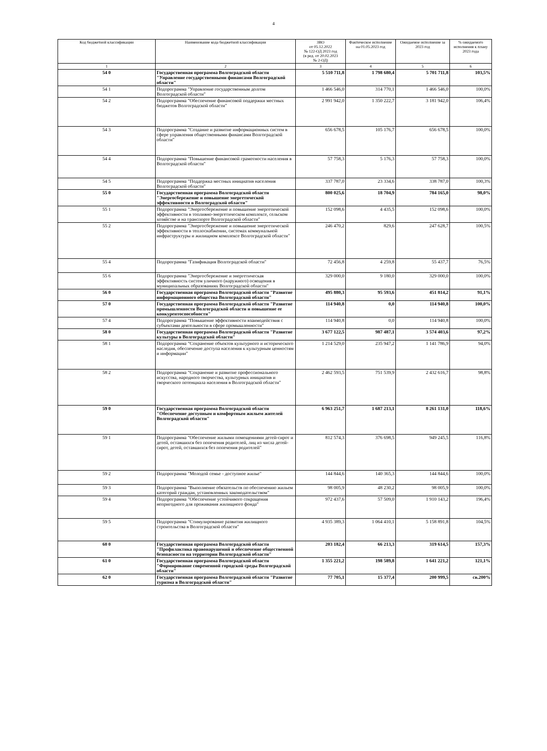4
| Код бюджетной классификации | Наименование кода бюджетной классификации | ЗВО от 05.12.2022 № 122-ОД 2023 год (в ред. от 20.02.2023 № 2-ОД) | Фактическое исполнение на 01.05.2023 год | Ожидаемое исполнение за 2023 год | % ожидаемого исполнения к плану 2023 года |
| --- | --- | --- | --- | --- | --- |
| 1 | 2 | 3 | 4 | 5 | 6 |
| 54 0 | Государственная программа Волгоградской области "Управление государственными финансами Волгоградской области" | 5 510 711,8 | 1 798 680,4 | 5 701 711,8 | 103,5% |
| 54 1 | Подпрограмма "Управление государственным долгом Волгоградской области" | 1 466 546,0 | 314 770,1 | 1 466 546,0 | 100,0% |
| 54 2 | Подпрограмма "Обеспечение финансовой поддержки местных бюджетов Волгоградской области" | 2 991 942,0 | 1 350 222,7 | 3 181 942,0 | 106,4% |
| 54 3 | Подпрограмма "Создание и развитие информационных систем в сфере управления общественными финансами Волгоградской области" | 656 678,5 | 105 176,7 | 656 678,5 | 100,0% |
| 54 4 | Подпрограмма "Повышение финансовой грамотности населения в Волгоградской области" | 57 758,3 | 5 176,3 | 57 758,3 | 100,0% |
| 54 5 | Подпрограмма "Поддержка местных инициатив населения Волгоградской области" | 337 787,0 | 23 334,6 | 338 787,0 | 100,3% |
| 55 0 | Государственная программа Волгоградской области "Энергосбережение и повышение энергетической эффективности в Волгоградской области" | 800 025,6 | 18 704,9 | 784 165,0 | 98,0% |
| 55 1 | Подпрограмма "Энергосбережение и повышение энергетической эффективности в топливно-энергетическом комплексе, сельском хозяйстве и на транспорте Волгоградской области" | 152 098,6 | 4 435,5 | 152 098,6 | 100,0% |
| 55 2 | Подпрограмма "Энергосбережение и повышение энергетической эффективности в теплоснабжении, системах коммунальной инфраструктуры и жилищном комплексе Волгоградской области" | 246 470,2 | 829,6 | 247 628,7 | 100,5% |
| 55 4 | Подпрограмма "Газификация Волгоградской области" | 72 456,8 | 4 259,8 | 55 437,7 | 76,5% |
| 55 6 | Подпрограмма "Энергосбережение и энергетическая эффективность систем уличного (наружного) освещения в муниципальных образованиях Волгоградской области" | 329 000,0 | 9 180,0 | 329 000,0 | 100,0% |
| 56 0 | Государственная программа Волгоградской области "Развитие информационного общества Волгоградской области" | 495 880,3 | 95 593,6 | 451 814,2 | 91,1% |
| 57 0 | Государственная программа Волгоградской области "Развитие промышленности Волгоградской области и повышение ее конкурентоспособности" | 114 940,8 | 0,0 | 114 940,8 | 100,0% |
| 57 4 | Подпрограмма "Повышение эффективности взаимодействия с субъектами деятельности в сфере промышленности" | 114 940,8 | 0,0 | 114 940,8 | 100,0% |
| 58 0 | Государственная программа Волгоградской области "Развитие культуры в Волгоградской области" | 3 677 122,5 | 987 487,1 | 3 574 403,6 | 97,2% |
| 58 1 | Подпрограмма "Сохранение объектов культурного и исторического наследия, обеспечение доступа населения к культурным ценностям и информации" | 1 214 529,0 | 235 947,2 | 1 141 786,9 | 94,0% |
| 58 2 | Подпрограмма "Сохранение и развитие профессионального искусства, народного творчества, культурных инициатив и творческого потенциала населения в Волгоградской области" | 2 462 593,5 | 751 539,9 | 2 432 616,7 | 98,8% |
| 59 0 | Государственная программа Волгоградской области "Обеспечение доступным и комфортным жильем жителей Волгоградской области" | 6 963 251,7 | 1 687 213,1 | 8 261 131,0 | 118,6% |
| 59 1 | Подпрограмма "Обеспечение жилыми помещениями детей-сирот и детей, оставшихся без попечения родителей, лиц из числа детей-сирот, детей, оставшихся без попечения родителей" | 812 574,3 | 376 698,5 | 949 245,5 | 116,8% |
| 59 2 | Подпрограмма "Молодой семье - доступное жилье" | 144 844,6 | 140 365,3 | 144 844,6 | 100,0% |
| 59 3 | Подпрограмма "Выполнение обязательств по обеспечению жильем категорий граждан, установленных законодательством" | 98 005,9 | 48 230,2 | 98 005,9 | 100,0% |
| 59 4 | Подпрограмма "Обеспечение устойчивого сокращения непригодного для проживания жилищного фонда" | 972 437,6 | 57 509,0 | 1 910 143,2 | 196,4% |
| 59 5 | Подпрограмма "Стимулирование развития жилищного строительства в Волгоградской области" | 4 935 389,3 | 1 064 410,1 | 5 158 891,8 | 104,5% |
| 60 0 | Государственная программа Волгоградской области "Профилактика правонарушений и обеспечение общественной безопасности на территории Волгоградской области" | 203 182,4 | 66 213,3 | 319 614,5 | 157,3% |
| 61 0 | Государственная программа Волгоградской области "Формирование современной городской среды Волгоградской области" | 1 355 221,2 | 198 589,8 | 1 641 221,2 | 121,1% |
| 62 0 | Государственная программа Волгоградской области "Развитие туризма в Волгоградской области" | 77 705,1 | 15 377,4 | 200 999,5 | св.200% |